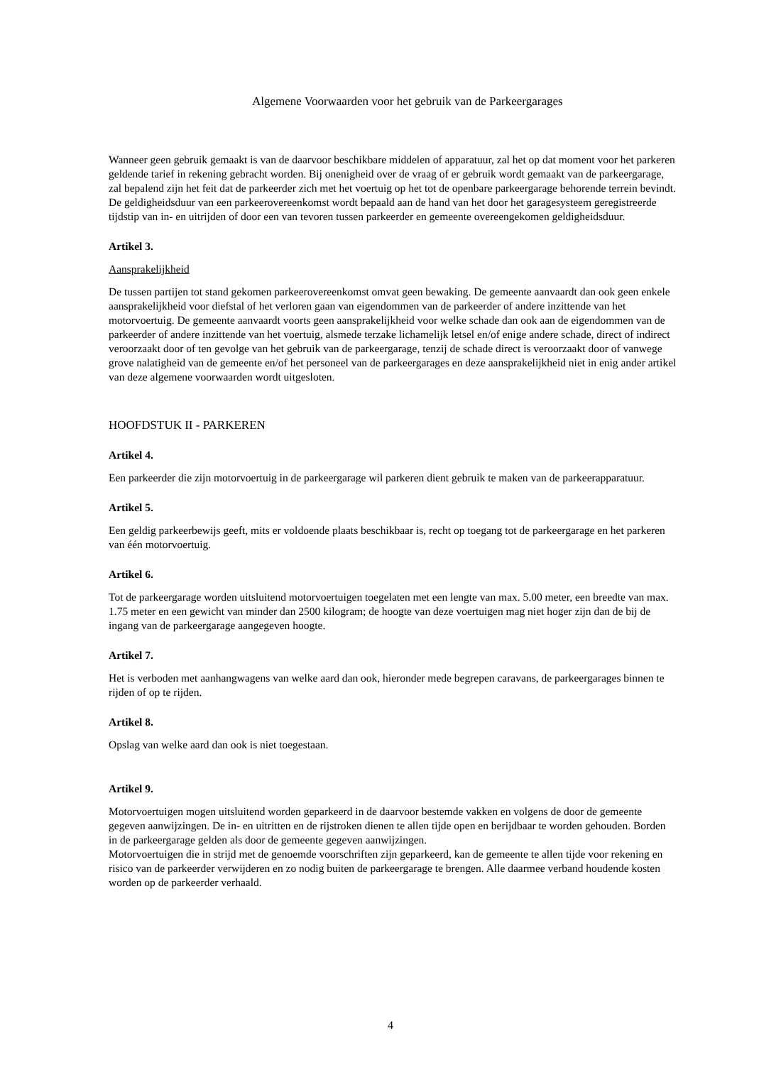Algemene Voorwaarden voor het gebruik van de Parkeergarages
Wanneer geen gebruik gemaakt is van de daarvoor beschikbare middelen of apparatuur, zal het op dat moment voor het parkeren geldende tarief in rekening gebracht worden. Bij onenigheid over de vraag of er gebruik wordt gemaakt van de parkeergarage, zal bepalend zijn het feit dat de parkeerder zich met het voertuig op het tot de openbare parkeergarage behorende terrein bevindt.
De geldigheidsduur van een parkeerovereenkomst wordt bepaald aan de hand van het door het garagesysteem geregistreerde tijdstip van in- en uitrijden of door een van tevoren tussen parkeerder en gemeente overeengekomen geldigheidsduur.
Artikel 3.
Aansprakelijkheid
De tussen partijen tot stand gekomen parkeerovereenkomst omvat geen bewaking. De gemeente aanvaardt dan ook geen enkele aansprakelijkheid voor diefstal of het verloren gaan van eigendommen van de parkeerder of andere inzittende van het motorvoertuig. De gemeente aanvaardt voorts geen aansprakelijkheid voor welke schade dan ook aan de eigendommen van de parkeerder of andere inzittende van het voertuig, alsmede terzake lichamelijk letsel en/of enige andere schade, direct of indirect veroorzaakt door of ten gevolge van het gebruik van de parkeergarage, tenzij de schade direct is veroorzaakt door of vanwege grove nalatigheid van de gemeente en/of het personeel van de parkeergarages en deze aansprakelijkheid niet in enig ander artikel van deze algemene voorwaarden wordt uitgesloten.
HOOFDSTUK II - PARKEREN
Artikel 4.
Een parkeerder die zijn motorvoertuig in de parkeergarage wil parkeren dient gebruik te maken van de parkeerapparatuur.
Artikel 5.
Een geldig parkeerbewijs geeft, mits er voldoende plaats beschikbaar is, recht op toegang tot de parkeergarage en het parkeren van één motorvoertuig.
Artikel 6.
Tot de parkeergarage worden uitsluitend motorvoertuigen toegelaten met een lengte van max. 5.00 meter, een breedte van max. 1.75 meter en een gewicht van minder dan 2500 kilogram; de hoogte van deze voertuigen mag niet hoger zijn dan de bij de ingang van de parkeergarage aangegeven hoogte.
Artikel 7.
Het is verboden met aanhangwagens van welke aard dan ook, hieronder mede begrepen caravans, de parkeergarages binnen te rijden of op te rijden.
Artikel 8.
Opslag van welke aard dan ook is niet toegestaan.
Artikel 9.
Motorvoertuigen mogen uitsluitend worden geparkeerd in de daarvoor bestemde vakken en volgens de door de gemeente gegeven aanwijzingen. De in- en uitritten en de rijstroken dienen te allen tijde open en berijdbaar te worden gehouden. Borden in de parkeergarage gelden als door de gemeente gegeven aanwijzingen.
Motorvoertuigen die in strijd met de genoemde voorschriften zijn geparkeerd, kan de gemeente te allen tijde voor rekening en risico van de parkeerder verwijderen en zo nodig buiten de parkeergarage te brengen. Alle daarmee verband houdende kosten worden op de parkeerder verhaald.
4